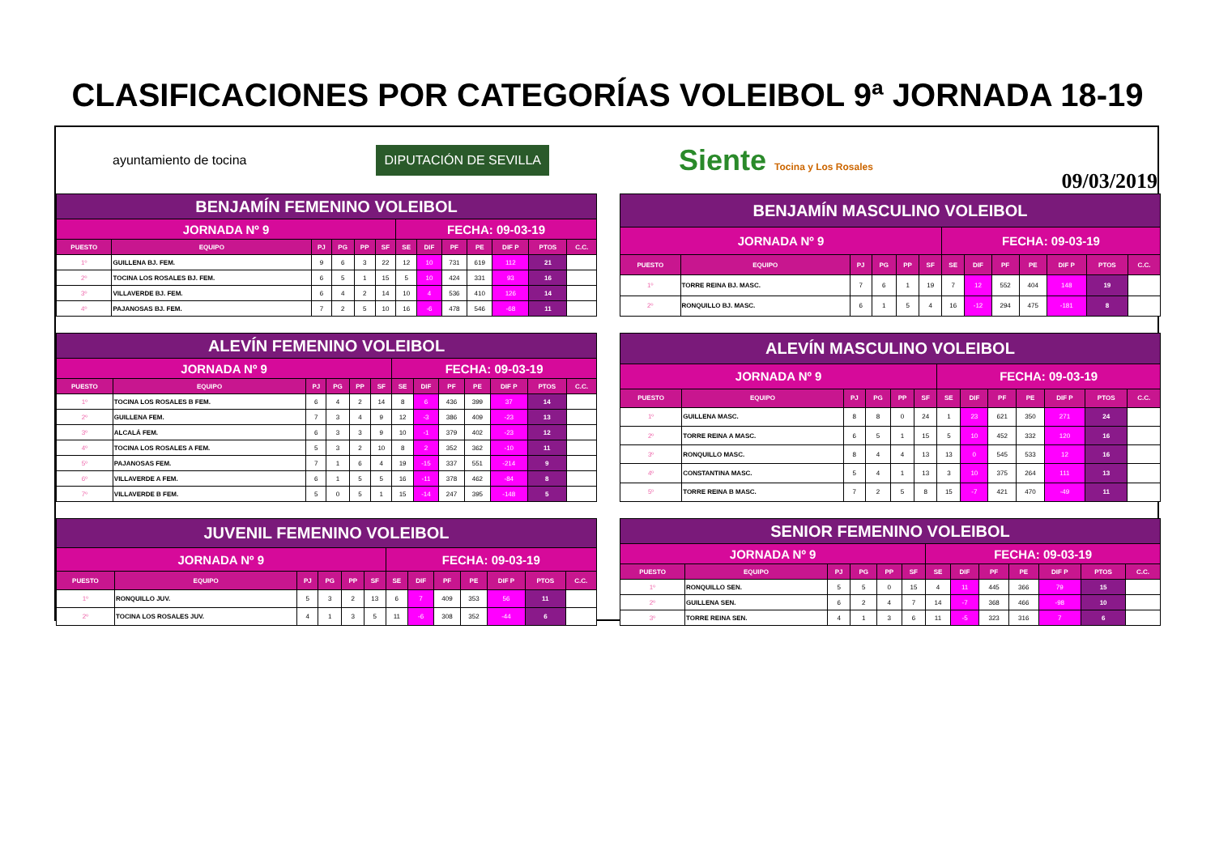CLASIFICACIONES POR CATEGORÍAS VOLEIBOL 9ª JORNADA 18-19
ayuntamiento de tocina DIPUTACIÓN DE SEVILLA Siente Tocina y Los Rosales
09/03/2019
| BENJAMÍN FEMENINO VOLEIBOL | | | | | | | | | | | | |
| JORNADA Nº 9 | | | | | | FECHA: 09-03-19 | | | | | | |
| PUESTO | EQUIPO | PJ | PG | PP | SF | SE | DIF | PF | PE | DIF P | PTOS | C.C. |
| 1º | GUILLENA BJ. FEM. | 9 | 6 | 3 | 22 | 12 | 10 | 731 | 619 | 112 | 21 | |
| 2º | TOCINA LOS ROSALES BJ. FEM. | 6 | 5 | 1 | 15 | 5 | 10 | 424 | 331 | 93 | 16 | |
| 3º | VILLAVERDE BJ. FEM. | 6 | 4 | 2 | 14 | 10 | 4 | 536 | 410 | 126 | 14 | |
| 4º | PAJANOSAS BJ. FEM. | 7 | 2 | 5 | 10 | 16 | -6 | 478 | 546 | -68 | 11 | |
| BENJAMÍN MASCULINO VOLEIBOL | | | | | | | | | | | | |
| JORNADA Nº 9 | | | | | | FECHA: 09-03-19 | | | | | | |
| PUESTO | EQUIPO | PJ | PG | PP | SF | SE | DIF | PF | PE | DIF P | PTOS | C.C. |
| 1º | TORRE REINA BJ. MASC. | 7 | 6 | 1 | 19 | 7 | 12 | 552 | 404 | 148 | 19 | |
| 2º | RONQUILLO BJ. MASC. | 6 | 1 | 5 | 4 | 16 | -12 | 294 | 475 | -181 | 8 | |
| ALEVÍN FEMENINO VOLEIBOL | | | | | | | | | | | | |
| JORNADA Nº 9 | | | | | | FECHA: 09-03-19 | | | | | | |
| PUESTO | EQUIPO | PJ | PG | PP | SF | SE | DIF | PF | PE | DIF P | PTOS | C.C. |
| 1º | TOCINA LOS ROSALES B FEM. | 6 | 4 | 2 | 14 | 8 | 6 | 436 | 399 | 37 | 14 | |
| 2º | GUILLENA FEM. | 7 | 3 | 4 | 9 | 12 | -3 | 386 | 409 | -23 | 13 | |
| 3º | ALCALÁ FEM. | 6 | 3 | 3 | 9 | 10 | -1 | 379 | 402 | -23 | 12 | |
| 4º | TOCINA LOS ROSALES A FEM. | 5 | 3 | 2 | 10 | 8 | 2 | 352 | 362 | -10 | 11 | |
| 5º | PAJANOSAS FEM. | 7 | 1 | 6 | 4 | 19 | -15 | 337 | 551 | -214 | 9 | |
| 6º | VILLAVERDE A FEM. | 6 | 1 | 5 | 5 | 16 | -11 | 378 | 462 | -84 | 8 | |
| 7º | VILLAVERDE B FEM. | 5 | 0 | 5 | 1 | 15 | -14 | 247 | 395 | -148 | 5 | |
| ALEVÍN MASCULINO VOLEIBOL | | | | | | | | | | | | |
| JORNADA Nº 9 | | | | | | FECHA: 09-03-19 | | | | | | |
| PUESTO | EQUIPO | PJ | PG | PP | SF | SE | DIF | PF | PE | DIF P | PTOS | C.C. |
| 1º | GUILLENA MASC. | 8 | 8 | 0 | 24 | 1 | 23 | 621 | 350 | 271 | 24 | |
| 2º | TORRE REINA A MASC. | 6 | 5 | 1 | 15 | 5 | 10 | 452 | 332 | 120 | 16 | |
| 3º | RONQUILLO MASC. | 8 | 4 | 4 | 13 | 13 | 0 | 545 | 533 | 12 | 16 | |
| 4º | CONSTANTINA MASC. | 5 | 4 | 1 | 13 | 3 | 10 | 375 | 264 | 111 | 13 | |
| 5º | TORRE REINA B MASC. | 7 | 2 | 5 | 8 | 15 | -7 | 421 | 470 | -49 | 11 | |
| JUVENIL FEMENINO VOLEIBOL | | | | | | | | | | | | |
| JORNADA Nº 9 | | | | | | FECHA: 09-03-19 | | | | | | |
| PUESTO | EQUIPO | PJ | PG | PP | SF | SE | DIF | PF | PE | DIF P | PTOS | C.C. |
| 1º | RONQUILLO JUV. | 5 | 3 | 2 | 13 | 6 | 7 | 409 | 353 | 56 | 11 | |
| 2º | TOCINA LOS ROSALES JUV. | 4 | 1 | 3 | 5 | 11 | -6 | 308 | 352 | -44 | 6 | |
| SENIOR FEMENINO VOLEIBOL | | | | | | | | | | | | |
| JORNADA Nº 9 | | | | | | FECHA: 09-03-19 | | | | | | |
| PUESTO | EQUIPO | PJ | PG | PP | SF | SE | DIF | PF | PE | DIF P | PTOS | C.C. |
| 1º | RONQUILLO SEN. | 5 | 5 | 0 | 15 | 4 | 11 | 445 | 366 | 79 | 15 | |
| 2º | GUILLENA SEN. | 6 | 2 | 4 | 7 | 14 | -7 | 368 | 466 | -98 | 10 | |
| 3º | TORRE REINA SEN. | 4 | 1 | 3 | 6 | 11 | -5 | 323 | 316 | 7 | 6 | |